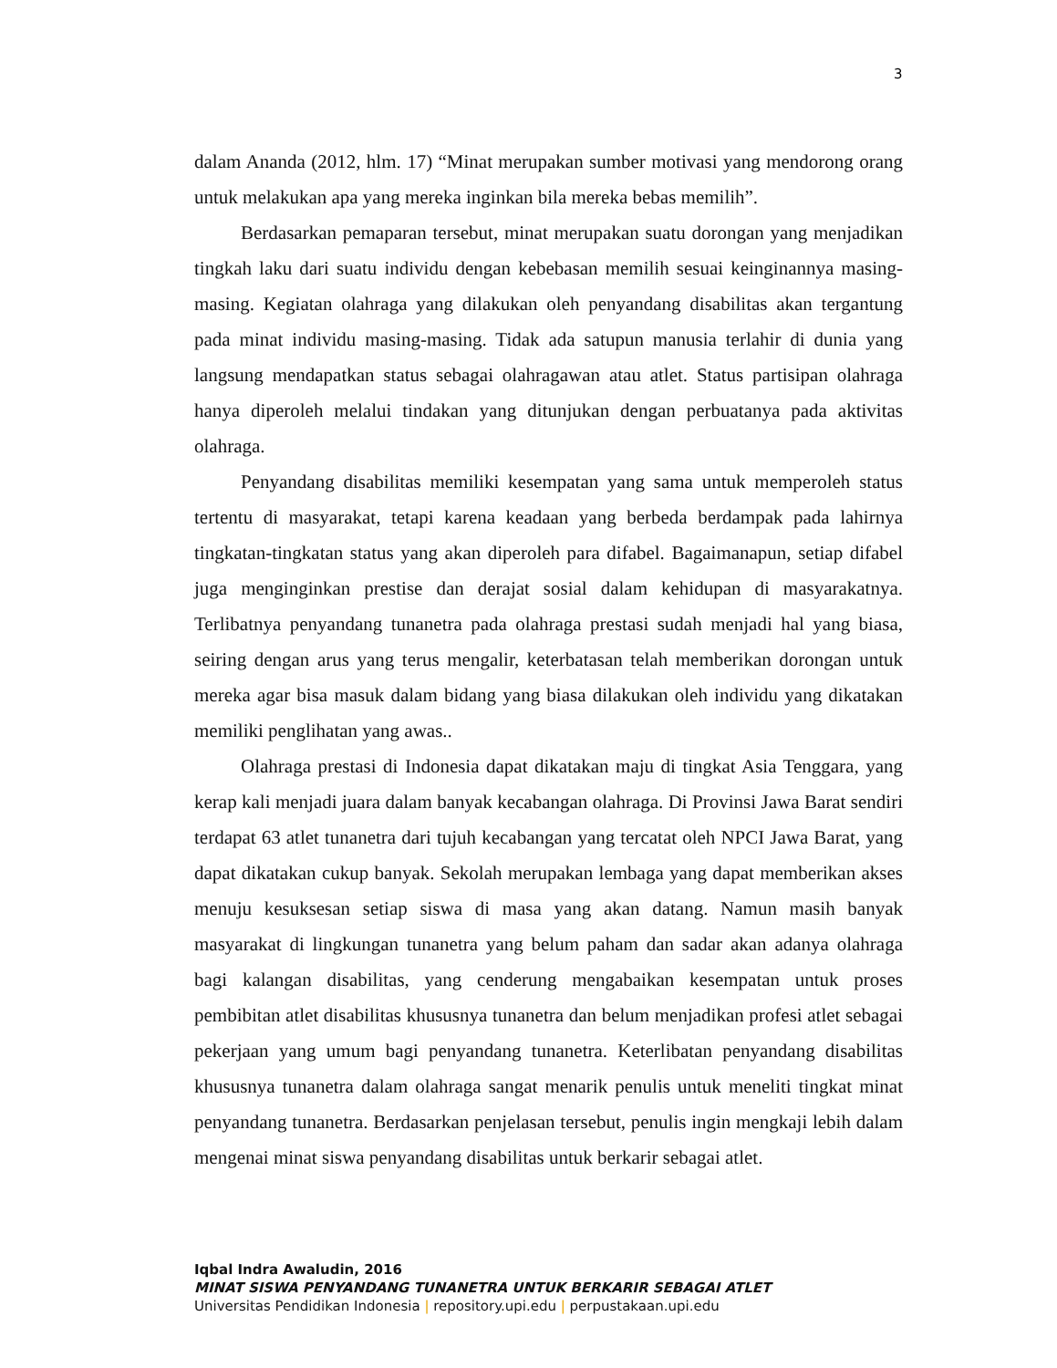3
dalam Ananda (2012, hlm. 17) “Minat merupakan sumber motivasi yang mendorong orang untuk melakukan apa yang mereka inginkan bila mereka bebas memilih”.
Berdasarkan pemaparan tersebut, minat merupakan suatu dorongan yang menjadikan tingkah laku dari suatu individu dengan kebebasan memilih sesuai keinginannya masing-masing. Kegiatan olahraga yang dilakukan oleh penyandang disabilitas akan tergantung pada minat individu masing-masing. Tidak ada satupun manusia terlahir di dunia yang langsung mendapatkan status sebagai olahragawan atau atlet. Status partisipan olahraga hanya diperoleh melalui tindakan yang ditunjukan dengan perbuatanya pada aktivitas olahraga.
Penyandang disabilitas memiliki kesempatan yang sama untuk memperoleh status tertentu di masyarakat, tetapi karena keadaan yang berbeda berdampak pada lahirnya tingkatan-tingkatan status yang akan diperoleh para difabel. Bagaimanapun, setiap difabel juga menginginkan prestise dan derajat sosial dalam kehidupan di masyarakatnya. Terlibatnya penyandang tunanetra pada olahraga prestasi sudah menjadi hal yang biasa, seiring dengan arus yang terus mengalir, keterbatasan telah memberikan dorongan untuk mereka agar bisa masuk dalam bidang yang biasa dilakukan oleh individu yang dikatakan memiliki penglihatan yang awas..
Olahraga prestasi di Indonesia dapat dikatakan maju di tingkat Asia Tenggara, yang kerap kali menjadi juara dalam banyak kecabangan olahraga. Di Provinsi Jawa Barat sendiri terdapat 63 atlet tunanetra dari tujuh kecabangan yang tercatat oleh NPCI Jawa Barat, yang dapat dikatakan cukup banyak. Sekolah merupakan lembaga yang dapat memberikan akses menuju kesuksesan setiap siswa di masa yang akan datang. Namun masih banyak masyarakat di lingkungan tunanetra yang belum paham dan sadar akan adanya olahraga bagi kalangan disabilitas, yang cenderung mengabaikan kesempatan untuk proses pembibitan atlet disabilitas khususnya tunanetra dan belum menjadikan profesi atlet sebagai pekerjaan yang umum bagi penyandang tunanetra. Keterlibatan penyandang disabilitas khususnya tunanetra dalam olahraga sangat menarik penulis untuk meneliti tingkat minat penyandang tunanetra. Berdasarkan penjelasan tersebut, penulis ingin mengkaji lebih dalam mengenai minat siswa penyandang disabilitas untuk berkarir sebagai atlet.
Iqbal Indra Awaludin, 2016
MINAT SISWA PENYANDANG TUNANETRA UNTUK BERKARIR SEBAGAI ATLET
Universitas Pendidikan Indonesia | repository.upi.edu | perpustakaan.upi.edu